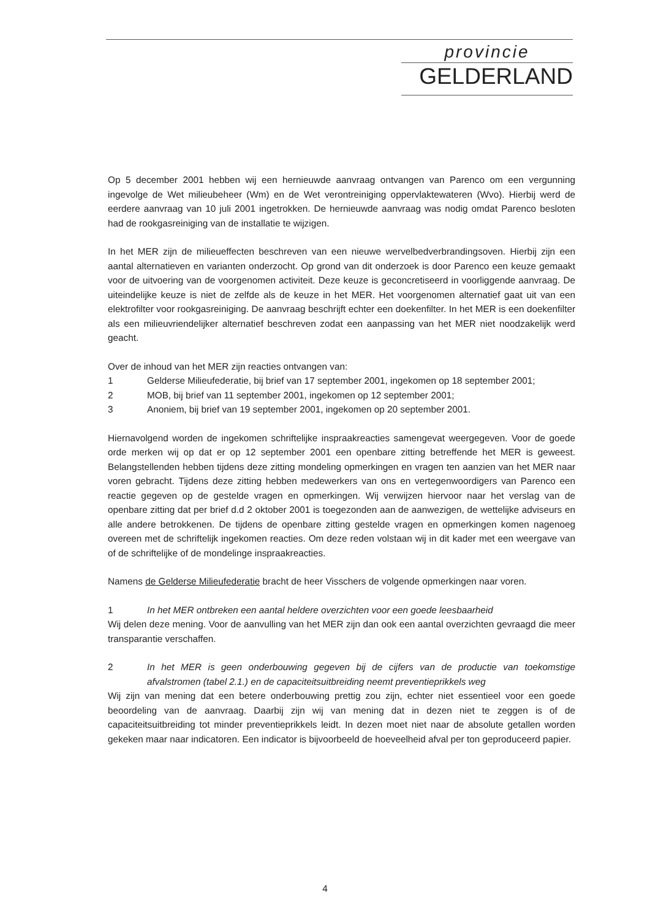provincie
GELDERLAND
Op 5 december 2001 hebben wij een hernieuwde aanvraag ontvangen van Parenco om een vergunning ingevolge de Wet milieubeheer (Wm) en de Wet verontreiniging oppervlaktewateren (Wvo). Hierbij werd de eerdere aanvraag van 10 juli 2001 ingetrokken. De hernieuwde aanvraag was nodig omdat Parenco besloten had de rookgasreiniging van de installatie te wijzigen.
In het MER zijn de milieueffecten beschreven van een nieuwe wervelbedverbrandingsoven. Hierbij zijn een aantal alternatieven en varianten onderzocht. Op grond van dit onderzoek is door Parenco een keuze gemaakt voor de uitvoering van de voorgenomen activiteit. Deze keuze is geconcretiseerd in voorliggende aanvraag. De uiteindelijke keuze is niet de zelfde als de keuze in het MER. Het voorgenomen alternatief gaat uit van een elektrofilter voor rookgasreiniging. De aanvraag beschrijft echter een doekenfilter. In het MER is een doekenfilter als een milieuvriendelijker alternatief beschreven zodat een aanpassing van het MER niet noodzakelijk werd geacht.
Over de inhoud van het MER zijn reacties ontvangen van:
1 Gelderse Milieufederatie, bij brief van 17 september 2001, ingekomen op 18 september 2001;
2 MOB, bij brief van 11 september 2001, ingekomen op 12 september 2001;
3 Anoniem, bij brief van 19 september 2001, ingekomen op 20 september 2001.
Hiernavolgend worden de ingekomen schriftelijke inspraakreacties samengevat weergegeven. Voor de goede orde merken wij op dat er op 12 september 2001 een openbare zitting betreffende het MER is geweest. Belangstellenden hebben tijdens deze zitting mondeling opmerkingen en vragen ten aanzien van het MER naar voren gebracht. Tijdens deze zitting hebben medewerkers van ons en vertegenwoordigers van Parenco een reactie gegeven op de gestelde vragen en opmerkingen. Wij verwijzen hiervoor naar het verslag van de openbare zitting dat per brief d.d 2 oktober 2001 is toegezonden aan de aanwezigen, de wettelijke adviseurs en alle andere betrokkenen. De tijdens de openbare zitting gestelde vragen en opmerkingen komen nagenoeg overeen met de schriftelijk ingekomen reacties. Om deze reden volstaan wij in dit kader met een weergave van of de schriftelijke of de mondelinge inspraakreacties.
Namens de Gelderse Milieufederatie bracht de heer Visschers de volgende opmerkingen naar voren.
1 In het MER ontbreken een aantal heldere overzichten voor een goede leesbaarheid
Wij delen deze mening. Voor de aanvulling van het MER zijn dan ook een aantal overzichten gevraagd die meer transparantie verschaffen.
2 In het MER is geen onderbouwing gegeven bij de cijfers van de productie van toekomstige afvalstromen (tabel 2.1.) en de capaciteitsuitbreiding neemt preventieprikkels weg
Wij zijn van mening dat een betere onderbouwing prettig zou zijn, echter niet essentieel voor een goede beoordeling van de aanvraag. Daarbij zijn wij van mening dat in dezen niet te zeggen is of de capaciteitsuitbreiding tot minder preventieprikkels leidt. In dezen moet niet naar de absolute getallen worden gekeken maar naar indicatoren. Een indicator is bijvoorbeeld de hoeveelheid afval per ton geproduceerd papier.
4